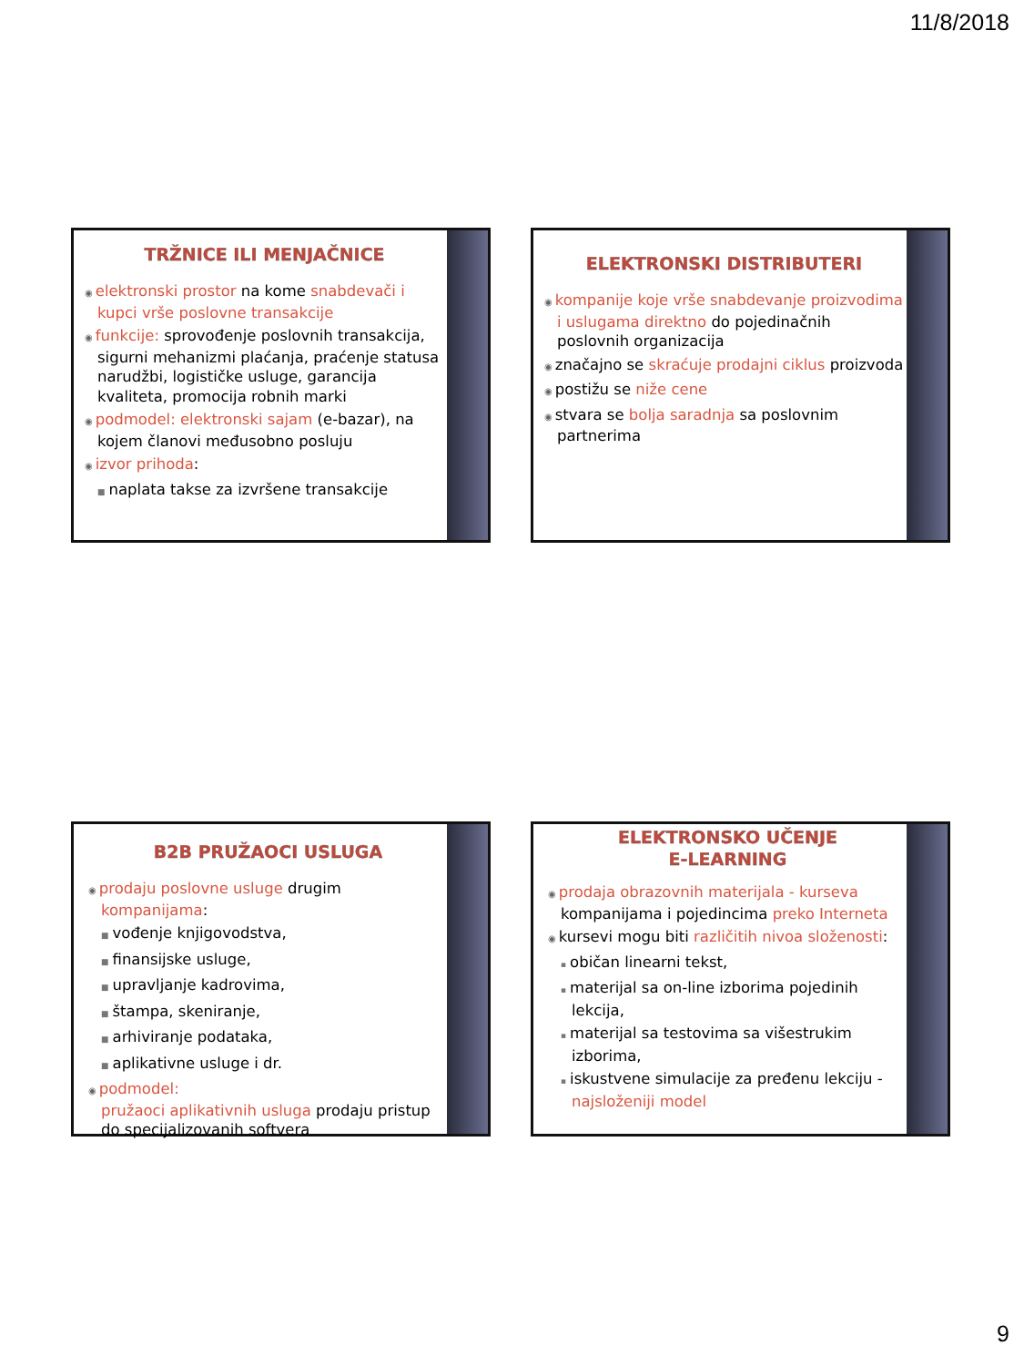11/8/2018
TRŽNICE ILI MENJAČNICE
◉ elektronski prostor na kome snabdevači i kupci vrše poslovne transakcije
◉ funkcije: sprovođenje poslovnih transakcija, sigurni mehanizmi plaćanja, praćenje statusa narudžbi, logističke usluge, garancija kvaliteta, promocija robnih marki
◉ podmodel: elektronski sajam (e-bazar), na kojem članovi međusobno posluju
◉ izvor prihoda:
■ naplata takse za izvršene transakcije
ELEKTRONSKI DISTRIBUTERI
◉ kompanije koje vrše snabdevanje proizvodima i uslugama direktno do pojedinačnih poslovnih organizacija
◉ značajno se skraćuje prodajni ciklus proizvoda
◉ postižu se niže cene
◉ stvara se bolja saradnja sa poslovnim partnerima
B2B PRUŽAOCI USLUGA
◉ prodaju poslovne usluge drugim kompanijama:
■ vođenje knjigovodstva,
■ finansijske usluge,
■ upravljanje kadrovima,
■ štampa, skeniranje,
■ arhiviranje podataka,
■ aplikativne usluge i dr.
◉ podmodel:
pružaoci aplikativnih usluga prodaju pristup do specijalizovanih softvera
ELEKTRONSKO UČENJE
E-LEARNING
◉ prodaja obrazovnih materijala - kurseva kompanijama i pojedincima preko Interneta
◉ kursevi mogu biti različitih nivoa složenosti:
▪ običan linearni tekst,
▪ materijal sa on-line izborima pojedinih lekcija,
▪ materijal sa testovima sa višestrukim izborima,
▪ iskustvene simulacije za pređenu lekciju - najsloženiji model
9